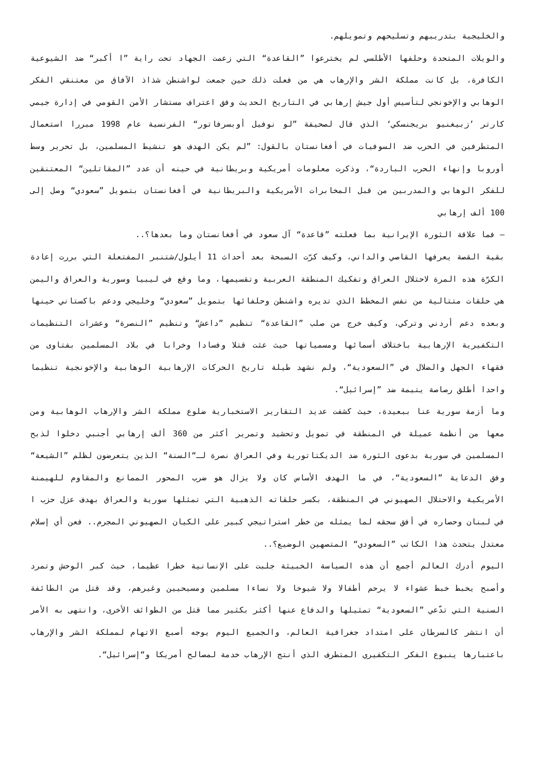والخليجية بتدريبهم وتسليحهم وتمويلهم.
والويلات المتحدة وحلفها الأطلسي لم يخترعوا ”القاعدة“ التي زعمت الجهاد تحت راية ”ا أكبر“ ضد الشيوعية الكافرة، بل كانت مملكة الشر والإرهاب هي من فعلت ذلك حين جمعت لواشنطن شذاذ الآفاق من معتنقي الفكر الوهابي والإخونجي لتأسيس أول جيش إرهابي في التاريخ الحديث وفق اعتراف مستشار الأمن القومي في إدارة جيمي كارتر ’زبيغنيو بريجنسكي‘ الذي قال لصحيفة ”لو نوفيل أوبسرفاتور“ الفرنسية عام 1998 مبررا استعمال المتطرفين في الحرب ضد السوفيات في أفغانستان بالقول: ”لم يكن الهدف هو تنشيط المسلمين، بل تحرير وسط أوروبا وإنهاء الحرب الباردة“، وذكرت معلومات أمريكية وبريطانية في حينه أن عدد ”المقاتلين“ المعتنقين للفكر الوهابي والمدربين من قبل المخابرات الأمريكية والبريطانية في أفغانستان بتمويل ”سعودي“ وصل إلى 100 ألف إرهابي
– فما علاقة الثورة الإيرانية بما فعلته ”قاعدة“ آل سعود في أفغانستان وما بعدها؟..
بقية القصة يعرفها القاصي والداني، وكيف كرّت السبحة بعد أحداث 11 أيلول/شتنبر المفتعلة التي بررت إعادة الكرّة هذه المرة لاحتلال العراق وتفكيك المنطقة العربية وتقسيمها، وما وقع في ليبيا وسورية والعراق واليمن هي حلقات متتالية من نفس المخطط الذي تديره واشنطن وحلفائها بتمويل ”سعودي“ وخليجي ودعم باكستاني حينها وبعده دعم أردني وتركي، وكيف خرج من صلب ”القاعدة“ تنظيم ”داعش“ وتنظيم ”النصرة“ وعشرات التنظيمات التكفيرية الإرهابية باختلاف أسمائها ومسمياتها حيث عثت قتلا وفسادا وخرابا في بلاد المسلمين بفتاوى من فقهاء الجهل والضلال في ”السعودية“، ولم نشهد طيلة تاريخ الحركات الإرهابية الوهابية والإخونجية تنظيما واحدا أطلق رصاصة يتيمة ضد ”إسرائيل“.
وما أزمة سورية عنا ببعيدة، حيث كشفت عديد التقارير الاستخبارية ضلوع مملكة الشر والإرهاب الوهابية ومن معها من أنظمة عميلة في المنطقة في تمويل وتحشيد وتمرير أكثر من 360 ألف إرهابي أجنبي دخلوا لذبح المسلمين في سورية بدعوى الثورة ضد الديكتاتورية وفي العراق نصرة لـ“السنة“ الذين يتعرضون لظلم ”الشيعة“ وفق الدعاية ”السعودية“، في ما الهدف الأساس كان ولا يزال هو ضرب المحور الممانع والمقاوم للهيمنة الأمريكية والاحتلال الصهيوني في المنطقة، بكسر حلقاته الذهبية التي تمثلها سورية والعراق بهدف عزل حزب ا في لبنان وحصاره في أفق سحقه لما يمثله من خطر استراتيجي كبير على الكيان الصهيوني المجرم.. فعن أي إسلام معتدل يتحدث هذا الكاتب ”السعودي“ المتصهين الوضيع؟..
اليوم أدرك العالم أجمع أن هذه السياسة الخبيثة جلبت على الإنسانية خطرا عظيما، حيث كبر الوحش وتمرد وأصبح يخبط خبط عشواء لا يرحم أطفالا ولا شيوخا ولا نساءا مسلمين ومسيحيين وغيرهم، وقد قتل من الطائفة السنية التي تدّعي ”السعودية“ تمثيلها والدفاع عنها أكثر بكثير مما قتل من الطوائف الأخرى، وانتهى به الأمر أن انتشر كالسرطان على امتداد جغرافية العالم، والجميع اليوم يوجه أصبع الاتهام لمملكة الشر والإرهاب باعتبارها ينبوع الفكر التكفيري المتطرف الذي أنتج الإرهاب خدمة لمصالح أمريكا و“إسرائيل“.